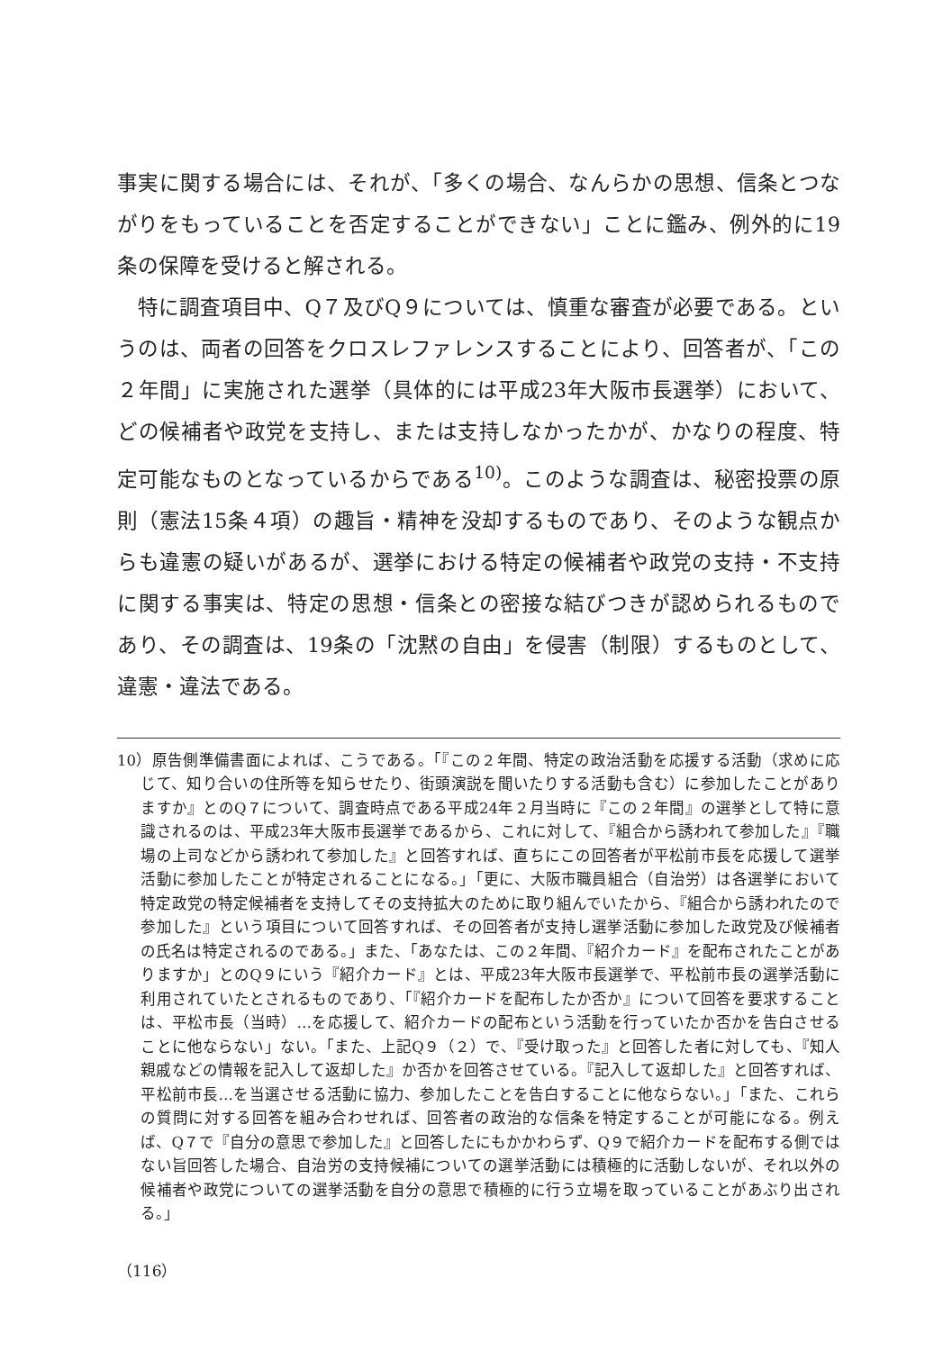事実に関する場合には、それが、「多くの場合、なんらかの思想、信条とつながりをもっていることを否定することができない」ことに鑑み、例外的に19条の保障を受けると解される。
特に調査項目中、Q７及びQ９については、慎重な審査が必要である。というのは、両者の回答をクロスレファレンスすることにより、回答者が、「この２年間」に実施された選挙（具体的には平成23年大阪市長選挙）において、どの候補者や政党を支持し、または支持しなかったかが、かなりの程度、特定可能なものとなっているからである<sup>10)</sup>。このような調査は、秘密投票の原則（憲法15条４項）の趣旨・精神を没却するものであり、そのような観点からも違憲の疑いがあるが、選挙における特定の候補者や政党の支持・不支持に関する事実は、特定の思想・信条との密接な結びつきが認められるものであり、その調査は、19条の「沈黙の自由」を侵害（制限）するものとして、違憲・違法である。
10）原告側準備書面によれば、こうである。「『この２年間、特定の政治活動を応援する活動（求めに応じて、知り合いの住所等を知らせたり、街頭演説を聞いたりする活動も含む）に参加したことがありますか』とのQ７について、調査時点である平成24年２月当時に『この２年間』の選挙として特に意識されるのは、平成23年大阪市長選挙であるから、これに対して、『組合から誘われて参加した』『職場の上司などから誘われて参加した』と回答すれば、直ちにこの回答者が平松前市長を応援して選挙活動に参加したことが特定されることになる。」「更に、大阪市職員組合（自治労）は各選挙において特定政党の特定候補者を支持してその支持拡大のために取り組んでいたから、『組合から誘われたので参加した』という項目について回答すれば、その回答者が支持し選挙活動に参加した政党及び候補者の氏名は特定されるのである。」また、「あなたは、この２年間、『紹介カード』を配布されたことがありますか」とのQ９にいう『紹介カード』とは、平成23年大阪市長選挙で、平松前市長の選挙活動に利用されていたとされるものであり、「『紹介カードを配布したか否か』について回答を要求することは、平松市長（当時）…を応援して、紹介カードの配布という活動を行っていたか否かを告白させることに他ならない」ない。「また、上記Q９（２）で、『受け取った』と回答した者に対しても、『知人親戚などの情報を記入して返却した』か否かを回答させている。『記入して返却した』と回答すれば、平松前市長…を当選させる活動に協力、参加したことを告白することに他ならない。」「また、これらの質問に対する回答を組み合わせれば、回答者の政治的な信条を特定することが可能になる。例えば、Q７で『自分の意思で参加した』と回答したにもかかわらず、Q９で紹介カードを配布する側ではない旨回答した場合、自治労の支持候補についての選挙活動には積極的に活動しないが、それ以外の候補者や政党についての選挙活動を自分の意思で積極的に行う立場を取っていることがあぶり出される。」
（116）